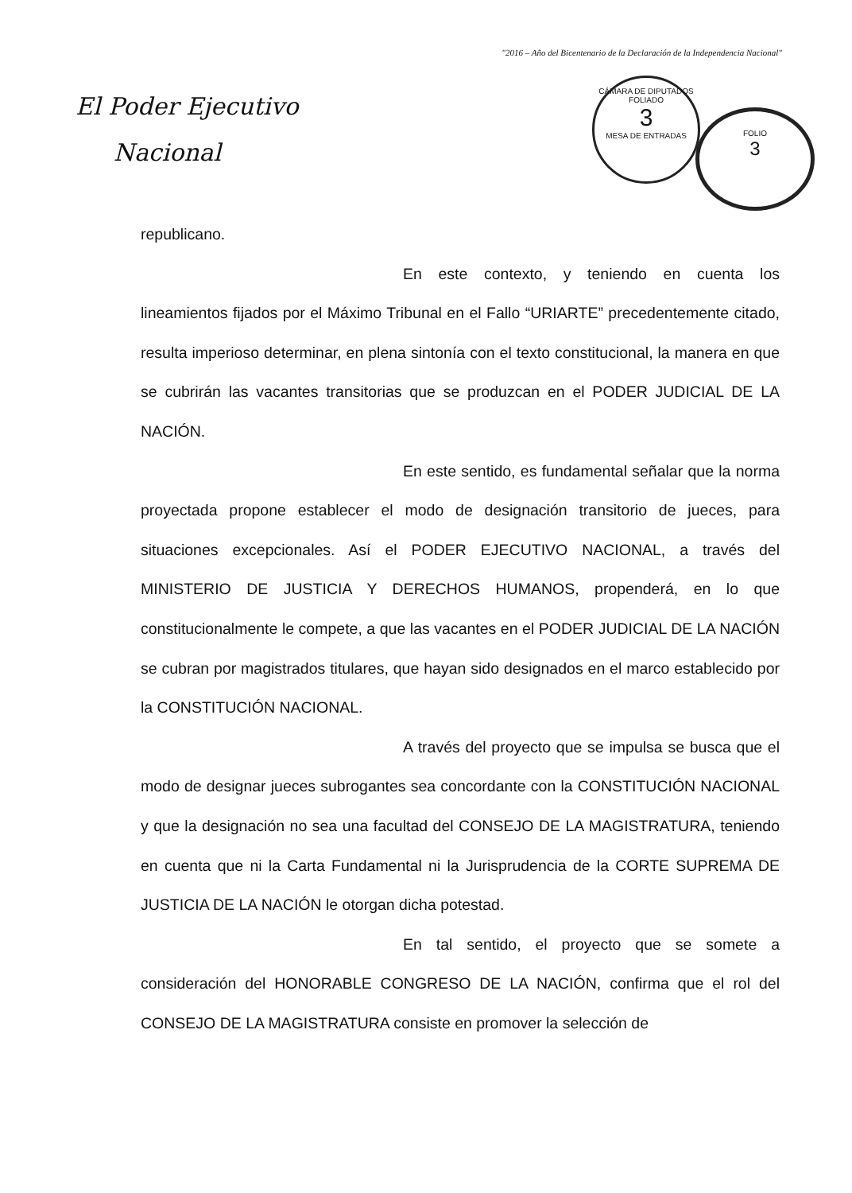"2016 – Año del Bicentenario de la Declaración de la Independencia Nacional"
El Poder Ejecutivo
Nacional
CÁMARA DE DIPUTADOS
FOLIADO
3
MESA DE ENTRADAS
FOLIO
3
republicano.
En este contexto, y teniendo en cuenta los lineamientos fijados por el Máximo Tribunal en el Fallo “URIARTE” precedentemente citado, resulta imperioso determinar, en plena sintonía con el texto constitucional, la manera en que se cubrirán las vacantes transitorias que se produzcan en el PODER JUDICIAL DE LA NACIÓN.
En este sentido, es fundamental señalar que la norma proyectada propone establecer el modo de designación transitorio de jueces, para situaciones excepcionales. Así el PODER EJECUTIVO NACIONAL, a través del MINISTERIO DE JUSTICIA Y DERECHOS HUMANOS, propenderá, en lo que constitucionalmente le compete, a que las vacantes en el PODER JUDICIAL DE LA NACIÓN se cubran por magistrados titulares, que hayan sido designados en el marco establecido por la CONSTITUCIÓN NACIONAL.
A través del proyecto que se impulsa se busca que el modo de designar jueces subrogantes sea concordante con la CONSTITUCIÓN NACIONAL y que la designación no sea una facultad del CONSEJO DE LA MAGISTRATURA, teniendo en cuenta que ni la Carta Fundamental ni la Jurisprudencia de la CORTE SUPREMA DE JUSTICIA DE LA NACIÓN le otorgan dicha potestad.
En tal sentido, el proyecto que se somete a consideración del HONORABLE CONGRESO DE LA NACIÓN, confirma que el rol del CONSEJO DE LA MAGISTRATURA consiste en promover la selección de